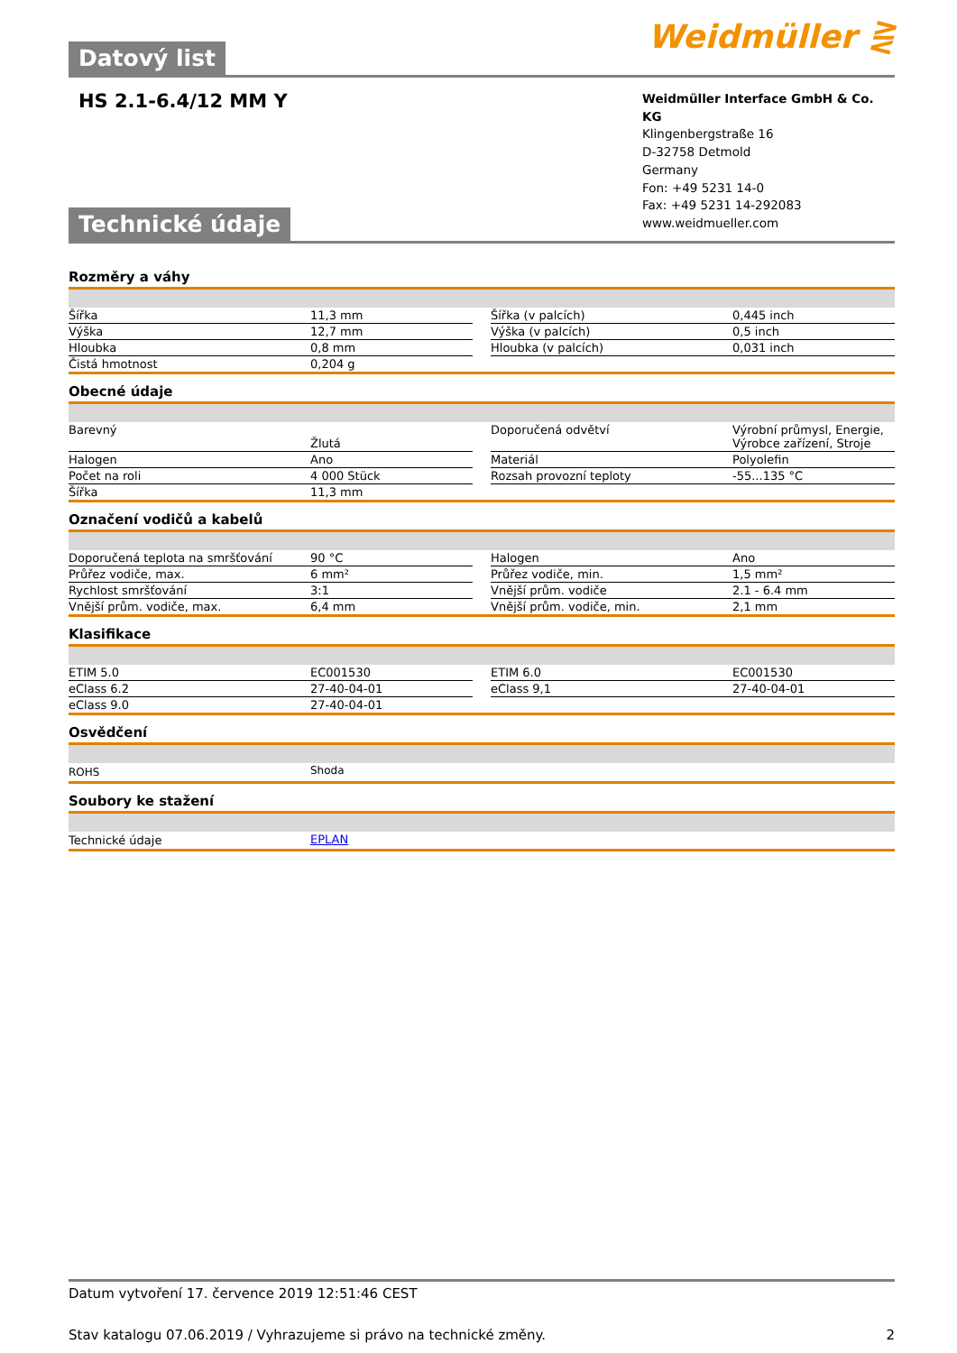Datový list Weidmüller ⋛
HS 2.1-6.4/12 MM Y
Technické údaje
Weidmüller Interface GmbH & Co. KG
Klingenbergstraße 16
D-32758 Detmold
Germany
Fon: +49 5231 14-0
Fax: +49 5231 14-292083
www.weidmueller.com
Rozměry a váhy
| Šířka | 11,3 mm | | Šířka (v palcích) | 0,445 inch |
| Výška | 12,7 mm | | Výška (v palcích) | 0,5 inch |
| Hloubka | 0,8 mm | | Hloubka (v palcích) | 0,031 inch |
| Čistá hmotnost | 0,204 g | | | |
Obecné údaje
| Barevný | Žlutá | | Doporučená odvětví | Výrobní průmysl, Energie, Výrobce zařízení, Stroje |
| Halogen | Ano | | Materiál | Polyolefin |
| Počet na roli | 4 000 Stück | | Rozsah provozní teploty | -55...135 °C |
| Šířka | 11,3 mm | | | |
Označení vodičů a kabelů
| Doporučená teplota na smršťování | 90 °C | | Halogen | Ano |
| Průřez vodiče, max. | 6 mm² | | Průřez vodiče, min. | 1,5 mm² |
| Rychlost smršťování | 3:1 | | Vnější prům. vodiče | 2.1 - 6.4 mm |
| Vnější prům. vodiče, max. | 6,4 mm | | Vnější prům. vodiče, min. | 2,1 mm |
Klasifikace
| ETIM 5.0 | EC001530 | | ETIM 6.0 | EC001530 |
| eClass 6.2 | 27-40-04-01 | | eClass 9,1 | 27-40-04-01 |
| eClass 9.0 | 27-40-04-01 | | | |
Osvědčení
| ROHS | Shoda |
Soubory ke stažení
| Technické údaje | EPLAN |
Datum vytvoření 17. července 2019 12:51:46 CEST
Stav katalogu 07.06.2019 / Vyhrazujeme si právo na technické změny. 2